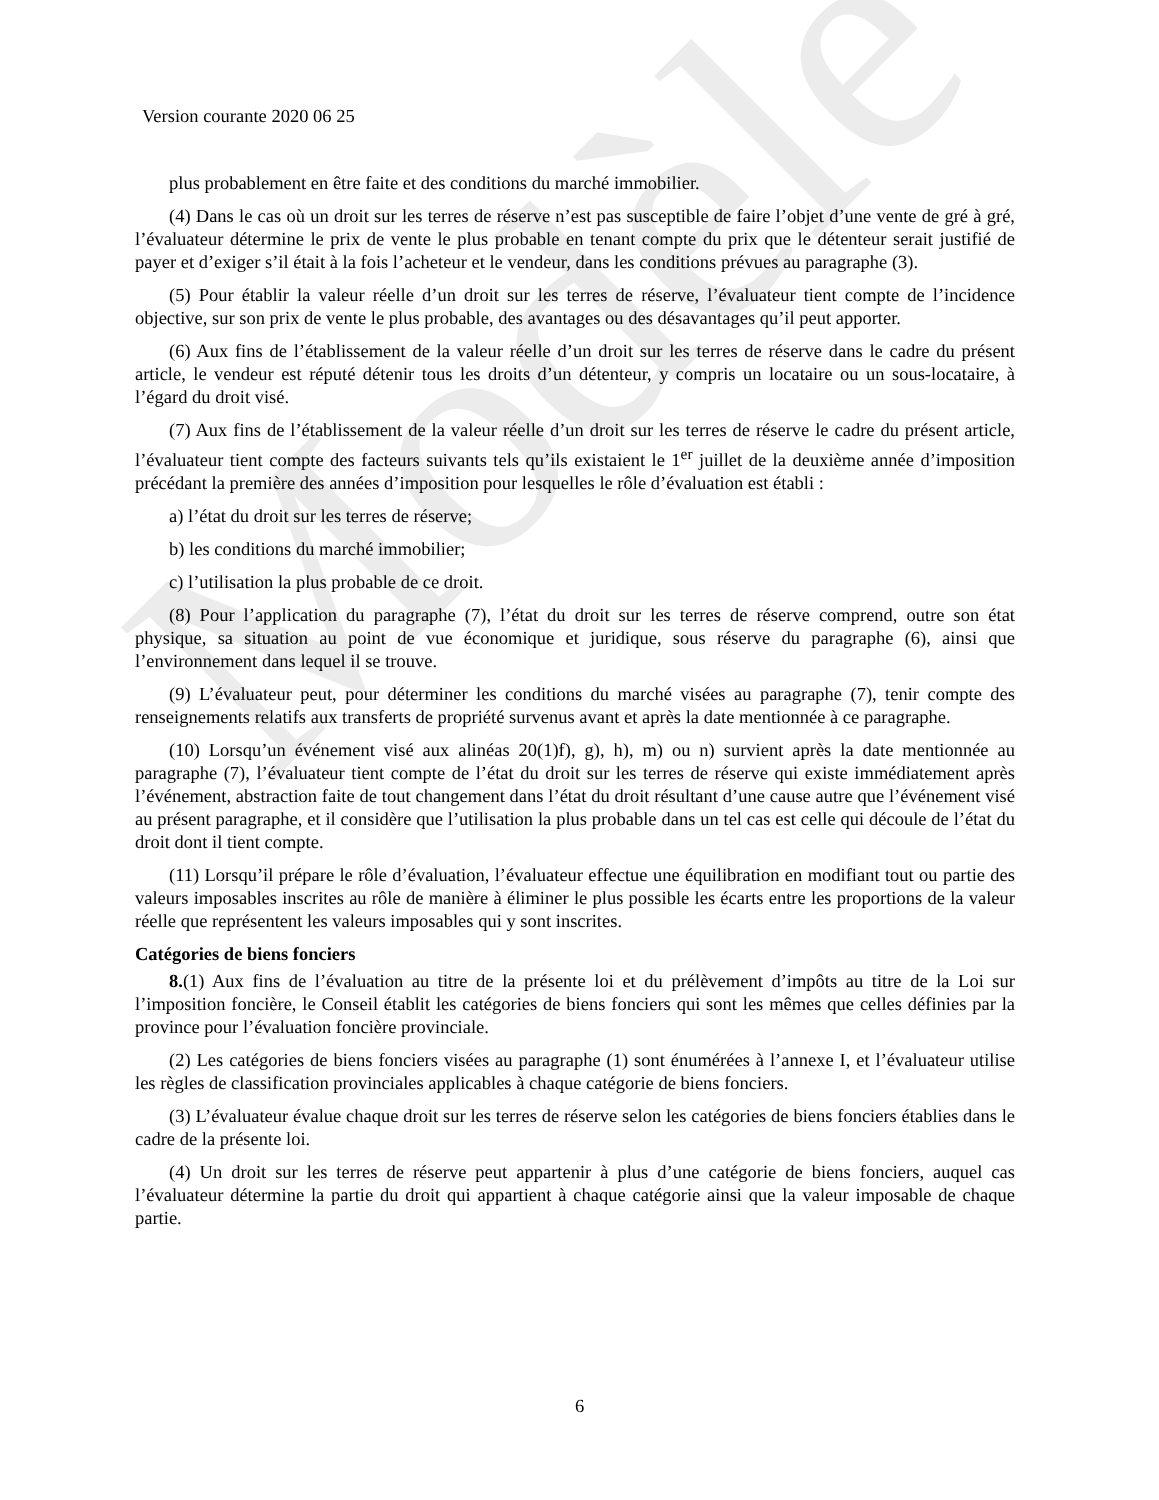Modèle
Version courante 2020 06 25
plus probablement en être faite et des conditions du marché immobilier.
(4) Dans le cas où un droit sur les terres de réserve n’est pas susceptible de faire l’objet d’une vente de gré à gré, l’évaluateur détermine le prix de vente le plus probable en tenant compte du prix que le détenteur serait justifié de payer et d’exiger s’il était à la fois l’acheteur et le vendeur, dans les conditions prévues au paragraphe (3).
(5) Pour établir la valeur réelle d’un droit sur les terres de réserve, l’évaluateur tient compte de l’incidence objective, sur son prix de vente le plus probable, des avantages ou des désavantages qu’il peut apporter.
(6) Aux fins de l’établissement de la valeur réelle d’un droit sur les terres de réserve dans le cadre du présent article, le vendeur est réputé détenir tous les droits d’un détenteur, y compris un locataire ou un sous-locataire, à l’égard du droit visé.
(7) Aux fins de l’établissement de la valeur réelle d’un droit sur les terres de réserve le cadre du présent article, l’évaluateur tient compte des facteurs suivants tels qu’ils existaient le 1<sup>er</sup> juillet de la deuxième année d’imposition précédant la première des années d’imposition pour lesquelles le rôle d’évaluation est établi :
a) l’état du droit sur les terres de réserve;
b) les conditions du marché immobilier;
c) l’utilisation la plus probable de ce droit.
(8) Pour l’application du paragraphe (7), l’état du droit sur les terres de réserve comprend, outre son état physique, sa situation au point de vue économique et juridique, sous réserve du paragraphe (6), ainsi que l’environnement dans lequel il se trouve.
(9) L’évaluateur peut, pour déterminer les conditions du marché visées au paragraphe (7), tenir compte des renseignements relatifs aux transferts de propriété survenus avant et après la date mentionnée à ce paragraphe.
(10) Lorsqu’un événement visé aux alinéas 20(1)f), g), h), m) ou n) survient après la date mentionnée au paragraphe (7), l’évaluateur tient compte de l’état du droit sur les terres de réserve qui existe immédiatement après l’événement, abstraction faite de tout changement dans l’état du droit résultant d’une cause autre que l’événement visé au présent paragraphe, et il considère que l’utilisation la plus probable dans un tel cas est celle qui découle de l’état du droit dont il tient compte.
(11) Lorsqu’il prépare le rôle d’évaluation, l’évaluateur effectue une équilibration en modifiant tout ou partie des valeurs imposables inscrites au rôle de manière à éliminer le plus possible les écarts entre les proportions de la valeur réelle que représentent les valeurs imposables qui y sont inscrites.
Catégories de biens fonciers
8.(1) Aux fins de l’évaluation au titre de la présente loi et du prélèvement d’impôts au titre de la Loi sur l’imposition foncière, le Conseil établit les catégories de biens fonciers qui sont les mêmes que celles définies par la province pour l’évaluation foncière provinciale.
(2) Les catégories de biens fonciers visées au paragraphe (1) sont énumérées à l’annexe I, et l’évaluateur utilise les règles de classification provinciales applicables à chaque catégorie de biens fonciers.
(3) L’évaluateur évalue chaque droit sur les terres de réserve selon les catégories de biens fonciers établies dans le cadre de la présente loi.
(4) Un droit sur les terres de réserve peut appartenir à plus d’une catégorie de biens fonciers, auquel cas l’évaluateur détermine la partie du droit qui appartient à chaque catégorie ainsi que la valeur imposable de chaque partie.
6